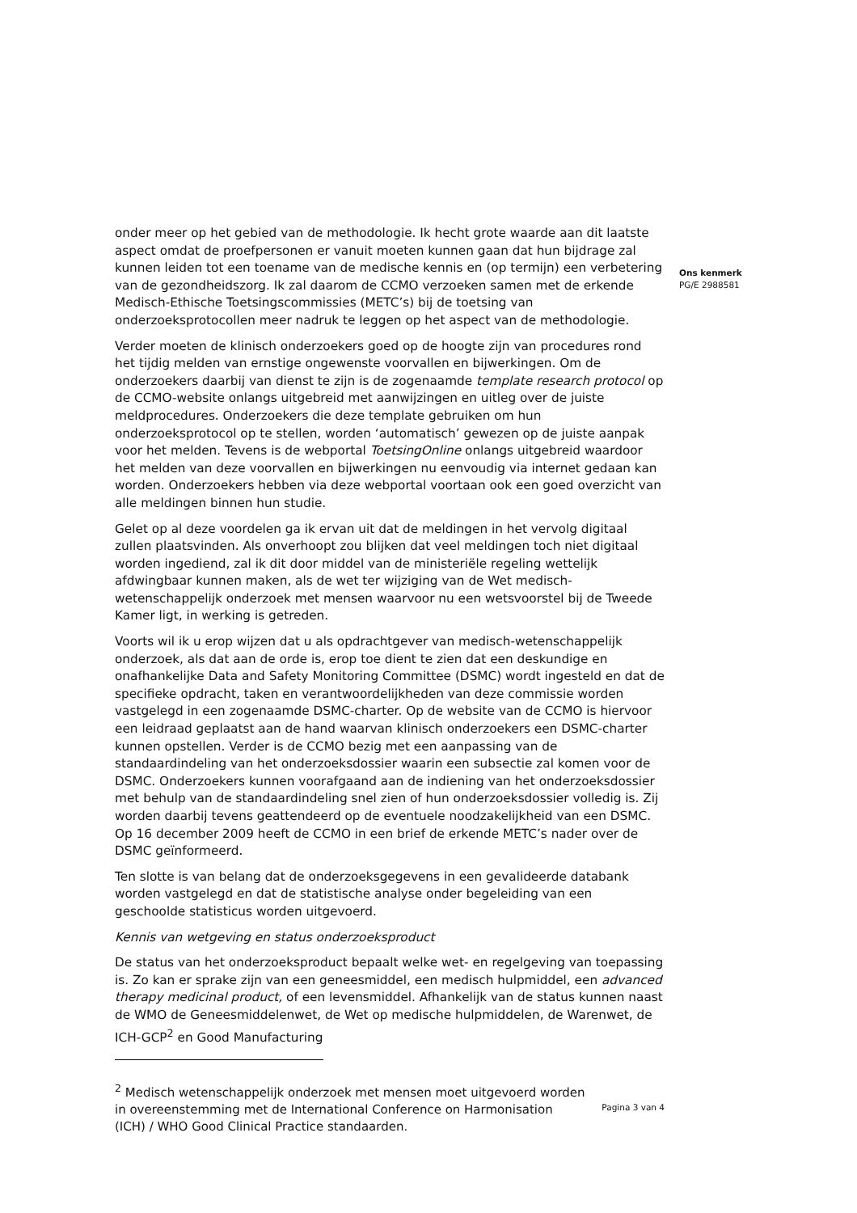onder meer op het gebied van de methodologie. Ik hecht grote waarde aan dit laatste aspect omdat de proefpersonen er vanuit moeten kunnen gaan dat hun bijdrage zal kunnen leiden tot een toename van de medische kennis en (op termijn) een verbetering van de gezondheidszorg. Ik zal daarom de CCMO verzoeken samen met de erkende Medisch-Ethische Toetsingscommissies (METC’s) bij de toetsing van onderzoeksprotocollen meer nadruk te leggen op het aspect van de methodologie.
Verder moeten de klinisch onderzoekers goed op de hoogte zijn van procedures rond het tijdig melden van ernstige ongewenste voorvallen en bijwerkingen. Om de onderzoekers daarbij van dienst te zijn is de zogenaamde template research protocol op de CCMO-website onlangs uitgebreid met aanwijzingen en uitleg over de juiste meldprocedures. Onderzoekers die deze template gebruiken om hun onderzoeksprotocol op te stellen, worden ‘automatisch’ gewezen op de juiste aanpak voor het melden. Tevens is de webportal ToetsingOnline onlangs uitgebreid waardoor het melden van deze voorvallen en bijwerkingen nu eenvoudig via internet gedaan kan worden. Onderzoekers hebben via deze webportal voortaan ook een goed overzicht van alle meldingen binnen hun studie.
Gelet op al deze voordelen ga ik ervan uit dat de meldingen in het vervolg digitaal zullen plaatsvinden. Als onverhoopt zou blijken dat veel meldingen toch niet digitaal worden ingediend, zal ik dit door middel van de ministeriële regeling wettelijk afdwingbaar kunnen maken, als de wet ter wijziging van de Wet medisch-wetenschappelijk onderzoek met mensen waarvoor nu een wetsvoorstel bij de Tweede Kamer ligt, in werking is getreden.
Voorts wil ik u erop wijzen dat u als opdrachtgever van medisch-wetenschappelijk onderzoek, als dat aan de orde is, erop toe dient te zien dat een deskundige en onafhankelijke Data and Safety Monitoring Committee (DSMC) wordt ingesteld en dat de specifieke opdracht, taken en verantwoordelijkheden van deze commissie worden vastgelegd in een zogenaamde DSMC-charter. Op de website van de CCMO is hiervoor een leidraad geplaatst aan de hand waarvan klinisch onderzoekers een DSMC-charter kunnen opstellen. Verder is de CCMO bezig met een aanpassing van de standaardindeling van het onderzoeksdossier waarin een subsectie zal komen voor de DSMC. Onderzoekers kunnen voorafgaand aan de indiening van het onderzoeksdossier met behulp van de standaardindeling snel zien of hun onderzoeksdossier volledig is. Zij worden daarbij tevens geattendeerd op de eventuele noodzakelijkheid van een DSMC. Op 16 december 2009 heeft de CCMO in een brief de erkende METC’s nader over de DSMC geïnformeerd.
Ten slotte is van belang dat de onderzoeksgegevens in een gevalideerde databank worden vastgelegd en dat de statistische analyse onder begeleiding van een geschoolde statisticus worden uitgevoerd.
Kennis van wetgeving en status onderzoeksproduct
De status van het onderzoeksproduct bepaalt welke wet- en regelgeving van toepassing is. Zo kan er sprake zijn van een geneesmiddel, een medisch hulpmiddel, een advanced therapy medicinal product, of een levensmiddel. Afhankelijk van de status kunnen naast de WMO de Geneesmiddelenwet, de Wet op medische hulpmiddelen, de Warenwet, de ICH-GCP<sup>2</sup> en Good Manufacturing
<sup>2</sup> Medisch wetenschappelijk onderzoek met mensen moet uitgevoerd worden in overeenstemming met de International Conference on Harmonisation (ICH) / WHO Good Clinical Practice standaarden.
Pagina 3 van 4
Ons kenmerk
PG/E 2988581